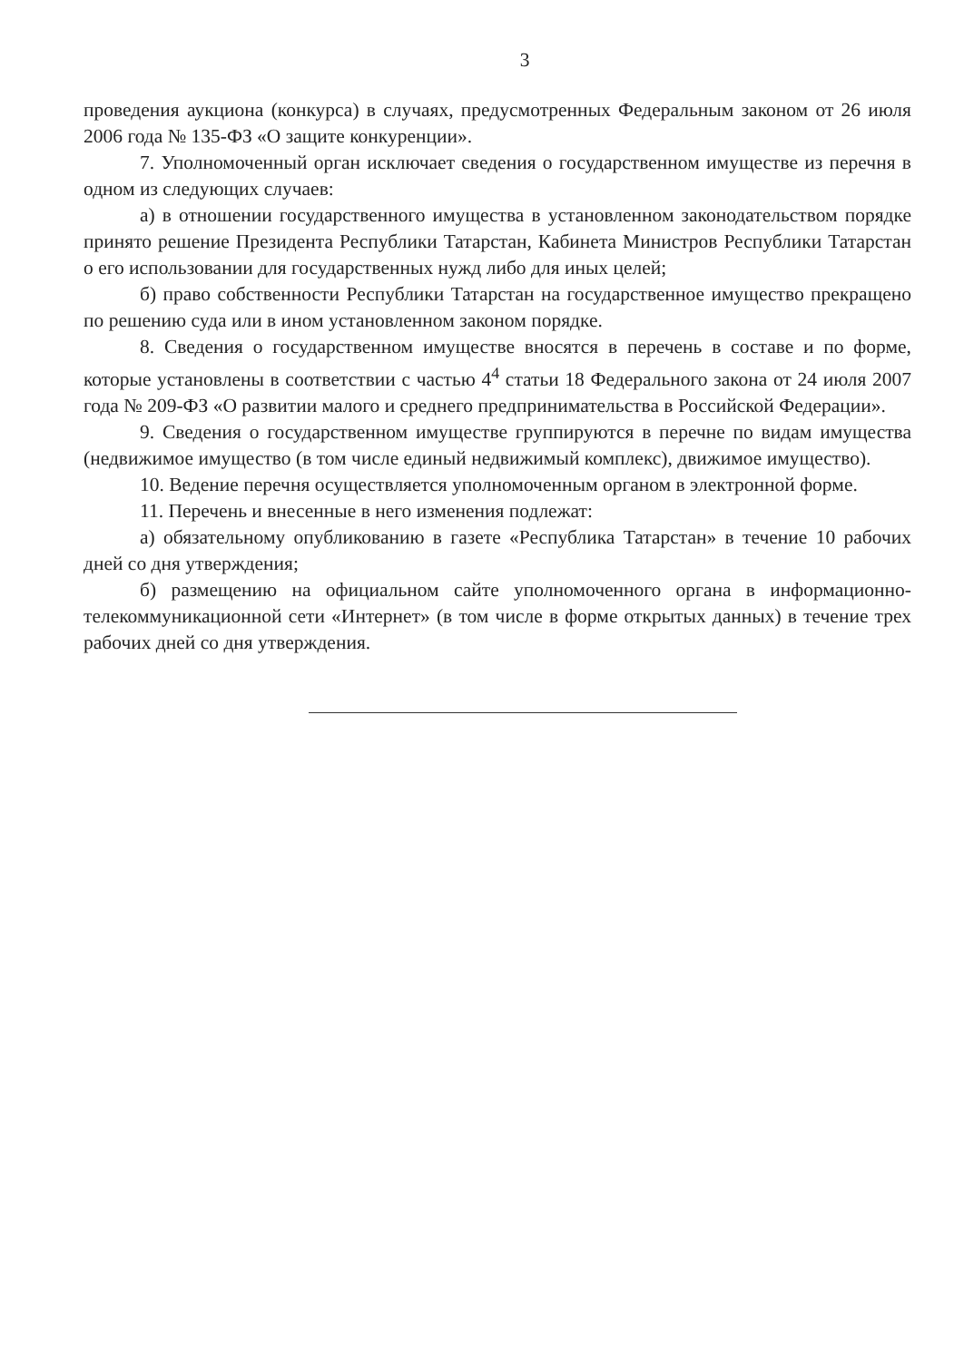3
проведения аукциона (конкурса) в случаях, предусмотренных Федеральным законом от 26 июля 2006 года № 135-ФЗ «О защите конкуренции».
7. Уполномоченный орган исключает сведения о государственном имуществе из перечня в одном из следующих случаев:
а) в отношении государственного имущества в установленном законодательством порядке принято решение Президента Республики Татарстан, Кабинета Министров Республики Татарстан о его использовании для государственных нужд либо для иных целей;
б) право собственности Республики Татарстан на государственное имущество прекращено по решению суда или в ином установленном законом порядке.
8. Сведения о государственном имуществе вносятся в перечень в составе и по форме, которые установлены в соответствии с частью 4<sup>4</sup> статьи 18 Федерального закона от 24 июля 2007 года № 209-ФЗ «О развитии малого и среднего предпринимательства в Российской Федерации».
9. Сведения о государственном имуществе группируются в перечне по видам имущества (недвижимое имущество (в том числе единый недвижимый комплекс), движимое имущество).
10. Ведение перечня осуществляется уполномоченным органом в электронной форме.
11. Перечень и внесенные в него изменения подлежат:
а) обязательному опубликованию в газете «Республика Татарстан» в течение 10 рабочих дней со дня утверждения;
б) размещению на официальном сайте уполномоченного органа в информационно-телекоммуникационной сети «Интернет» (в том числе в форме открытых данных) в течение трех рабочих дней со дня утверждения.